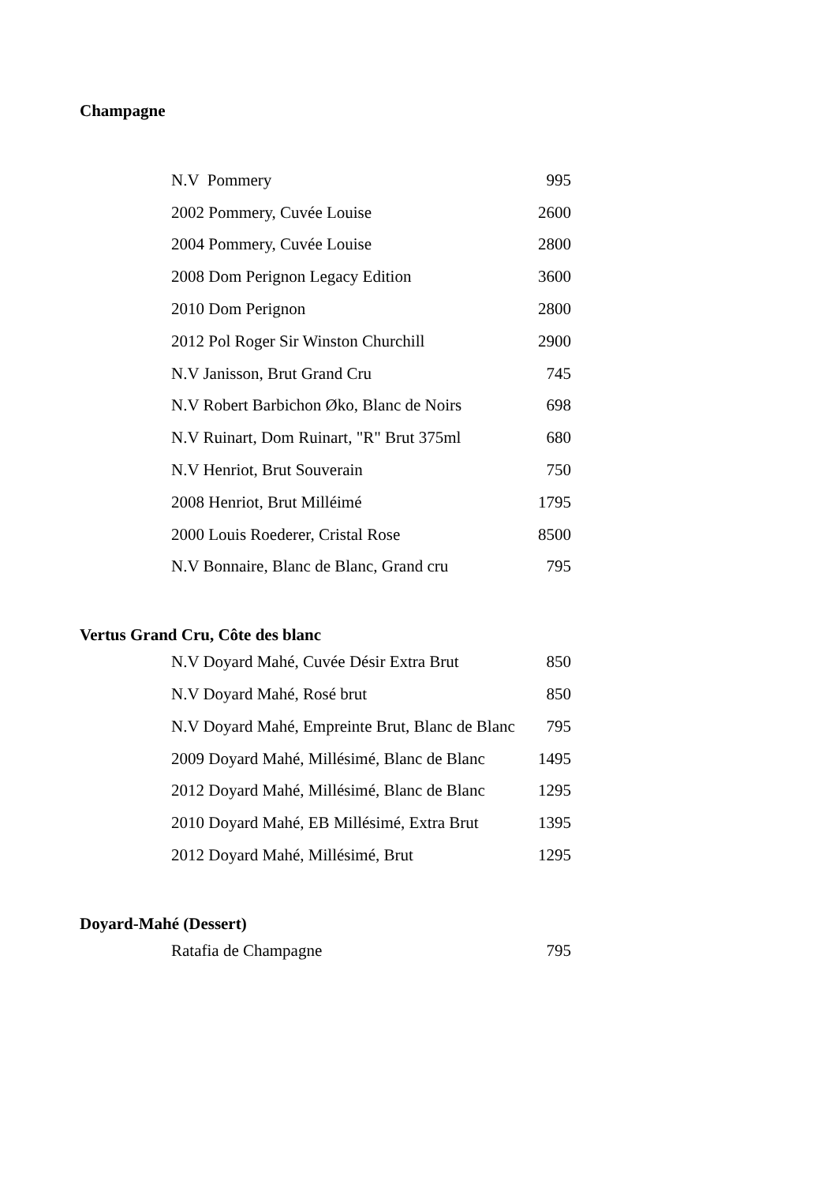Champagne
| N.V Pommery | 995 |
| 2002 Pommery, Cuvée Louise | 2600 |
| 2004 Pommery, Cuvée Louise | 2800 |
| 2008 Dom Perignon Legacy Edition | 3600 |
| 2010 Dom Perignon | 2800 |
| 2012 Pol Roger Sir Winston Churchill | 2900 |
| N.V Janisson, Brut Grand Cru | 745 |
| N.V Robert Barbichon Øko, Blanc de Noirs | 698 |
| N.V Ruinart, Dom Ruinart, "R" Brut 375ml | 680 |
| N.V Henriot, Brut Souverain | 750 |
| 2008 Henriot, Brut Milléimé | 1795 |
| 2000 Louis Roederer, Cristal Rose | 8500 |
| N.V Bonnaire, Blanc de Blanc, Grand cru | 795 |
Vertus Grand Cru, Côte des blanc
| N.V Doyard Mahé, Cuvée Désir Extra Brut | 850 |
| N.V Doyard Mahé, Rosé brut | 850 |
| N.V Doyard Mahé, Empreinte Brut, Blanc de Blanc | 795 |
| 2009 Doyard Mahé, Millésimé, Blanc de Blanc | 1495 |
| 2012 Doyard Mahé, Millésimé, Blanc de Blanc | 1295 |
| 2010 Doyard Mahé, EB Millésimé, Extra Brut | 1395 |
| 2012 Doyard Mahé, Millésimé, Brut | 1295 |
Doyard-Mahé (Dessert)
| Ratafia de Champagne | 795 |